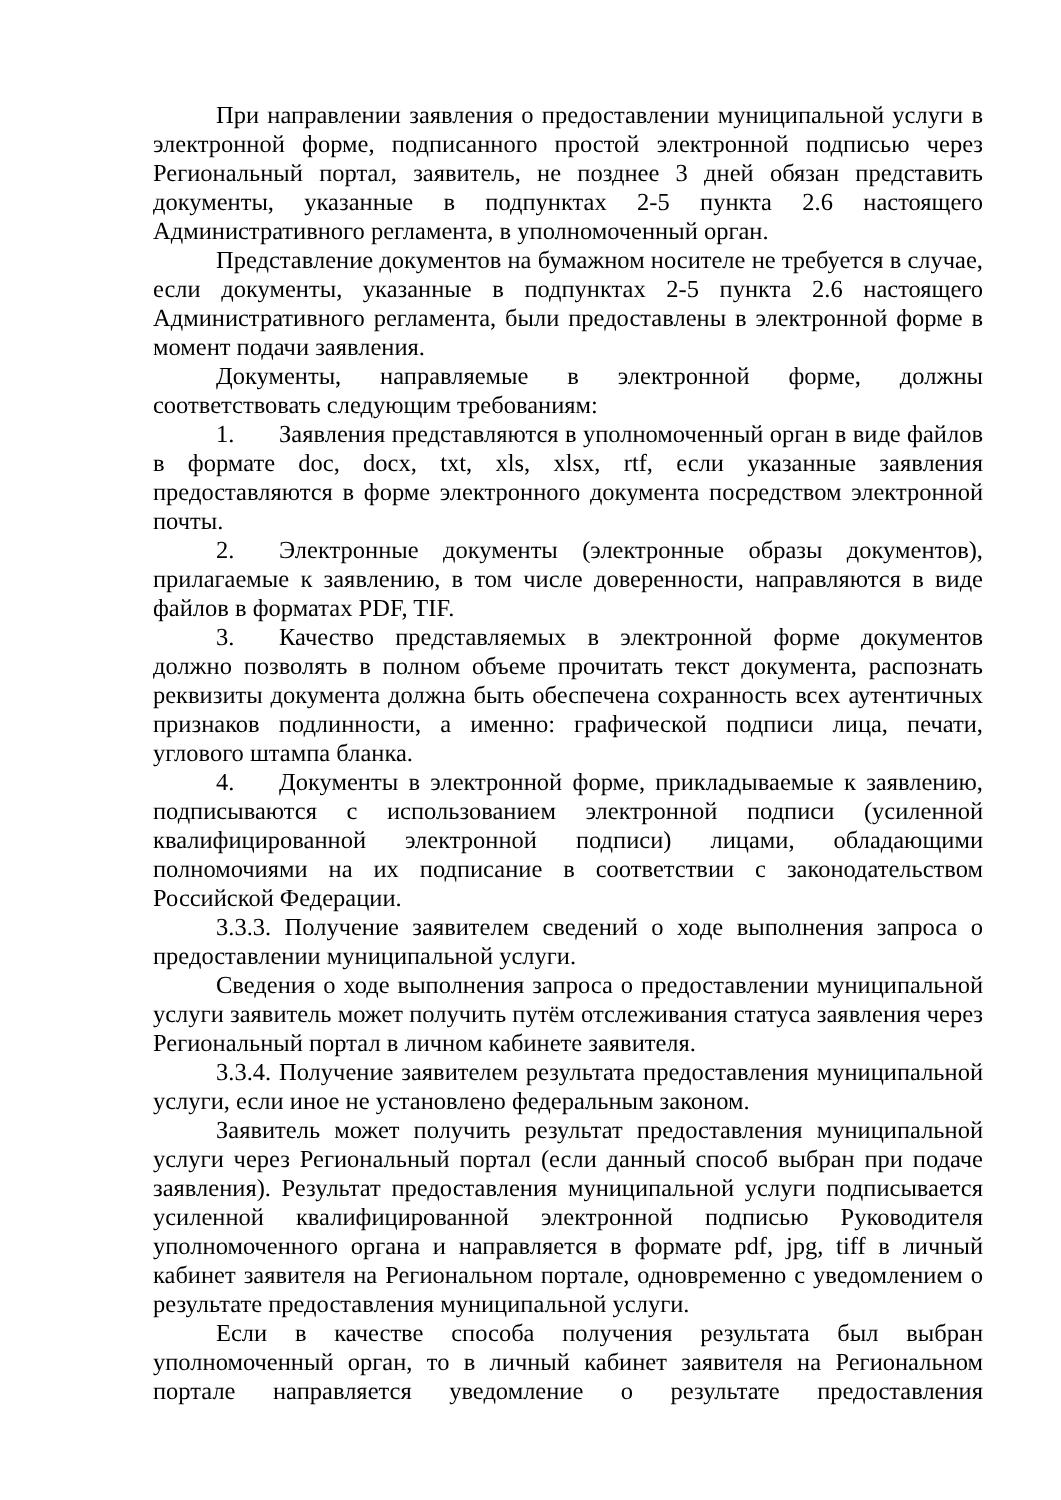При направлении заявления о предоставлении муниципальной услуги в электронной форме, подписанного простой электронной подписью через Региональный портал, заявитель, не позднее 3 дней обязан представить документы, указанные в подпунктах 2-5 пункта 2.6 настоящего Административного регламента, в уполномоченный орган.
Представление документов на бумажном носителе не требуется в случае, если документы, указанные в подпунктах 2-5 пункта 2.6 настоящего Административного регламента, были предоставлены в электронной форме в момент подачи заявления.
Документы, направляемые в электронной форме, должны соответствовать следующим требованиям:
1. Заявления представляются в уполномоченный орган в виде файлов в формате doc, docx, txt, xls, xlsx, rtf, если указанные заявления предоставляются в форме электронного документа посредством электронной почты.
2. Электронные документы (электронные образы документов), прилагаемые к заявлению, в том числе доверенности, направляются в виде файлов в форматах PDF, TIF.
3. Качество представляемых в электронной форме документов должно позволять в полном объеме прочитать текст документа, распознать реквизиты документа должна быть обеспечена сохранность всех аутентичных признаков подлинности, а именно: графической подписи лица, печати, углового штампа бланка.
4. Документы в электронной форме, прикладываемые к заявлению, подписываются с использованием электронной подписи (усиленной квалифицированной электронной подписи) лицами, обладающими полномочиями на их подписание в соответствии с законодательством Российской Федерации.
3.3.3. Получение заявителем сведений о ходе выполнения запроса о предоставлении муниципальной услуги.
Сведения о ходе выполнения запроса о предоставлении муниципальной услуги заявитель может получить путём отслеживания статуса заявления через Региональный портал в личном кабинете заявителя.
3.3.4. Получение заявителем результата предоставления муниципальной услуги, если иное не установлено федеральным законом.
Заявитель может получить результат предоставления муниципальной услуги через Региональный портал (если данный способ выбран при подаче заявления). Результат предоставления муниципальной услуги подписывается усиленной квалифицированной электронной подписью Руководителя уполномоченного органа и направляется в формате pdf, jpg, tiff в личный кабинет заявителя на Региональном портале, одновременно с уведомлением о результате предоставления муниципальной услуги.
Если в качестве способа получения результата был выбран уполномоченный орган, то в личный кабинет заявителя на Региональном портале направляется уведомление о результате предоставления